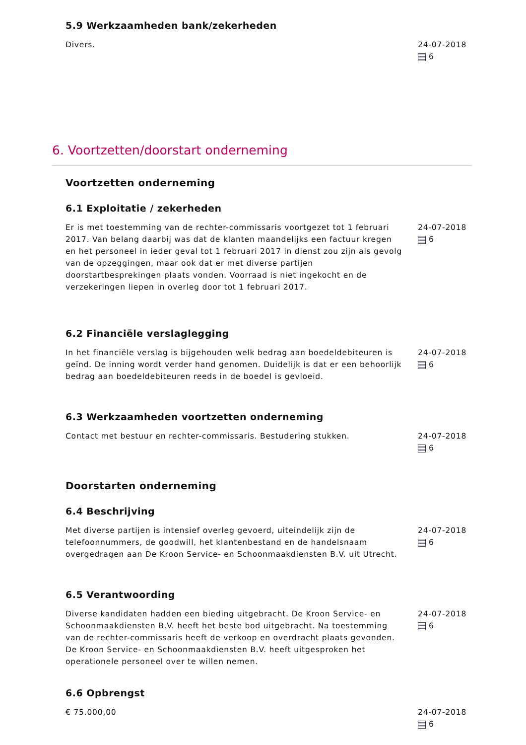5.9 Werkzaamheden bank/zekerheden
Divers. 24-07-2018
6
6. Voortzetten/doorstart onderneming
Voortzetten onderneming
6.1 Exploitatie / zekerheden
Er is met toestemming van de rechter-commissaris voortgezet tot 1 februari 2017. Van belang daarbij was dat de klanten maandelijks een factuur kregen en het personeel in ieder geval tot 1 februari 2017 in dienst zou zijn als gevolg van de opzeggingen, maar ook dat er met diverse partijen doorstartbesprekingen plaats vonden. Voorraad is niet ingekocht en de verzekeringen liepen in overleg door tot 1 februari 2017.
24-07-2018
6
6.2 Financiële verslaglegging
In het financiële verslag is bijgehouden welk bedrag aan boedeldebiteuren is geïnd. De inning wordt verder hand genomen. Duidelijk is dat er een behoorlijk bedrag aan boedeldebiteuren reeds in de boedel is gevloeid.
24-07-2018
6
6.3 Werkzaamheden voortzetten onderneming
Contact met bestuur en rechter-commissaris. Bestudering stukken. 24-07-2018
6
Doorstarten onderneming
6.4 Beschrijving
Met diverse partijen is intensief overleg gevoerd, uiteindelijk zijn de telefoonnummers, de goodwill, het klantenbestand en de handelsnaam overgedragen aan De Kroon Service- en Schoonmaakdiensten B.V. uit Utrecht.
24-07-2018
6
6.5 Verantwoording
Diverse kandidaten hadden een bieding uitgebracht. De Kroon Service- en Schoonmaakdiensten B.V. heeft het beste bod uitgebracht. Na toestemming van de rechter-commissaris heeft de verkoop en overdracht plaats gevonden. De Kroon Service- en Schoonmaakdiensten B.V. heeft uitgesproken het operationele personeel over te willen nemen.
24-07-2018
6
6.6 Opbrengst
€ 75.000,00 24-07-2018
6